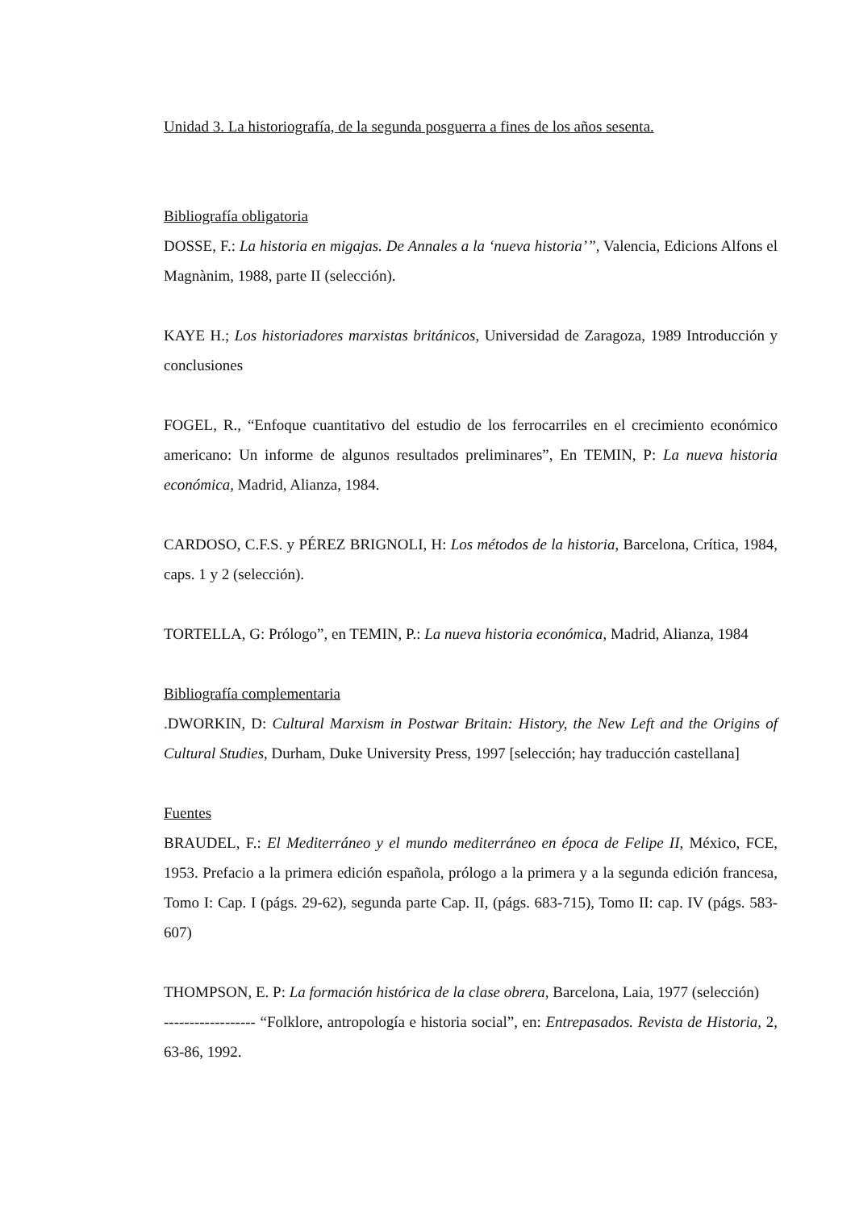Unidad 3. La historiografía, de la segunda posguerra a fines de los años sesenta.
Bibliografía obligatoria
DOSSE, F.: La historia en migajas. De Annales a la ‘nueva historia’”, Valencia, Edicions Alfons el Magnànim, 1988, parte II (selección).
KAYE H.; Los historiadores marxistas británicos, Universidad de Zaragoza, 1989 Introducción y conclusiones
FOGEL, R., “Enfoque cuantitativo del estudio de los ferrocarriles en el crecimiento económico americano: Un informe de algunos resultados preliminares”, En TEMIN, P: La nueva historia económica, Madrid, Alianza, 1984.
CARDOSO, C.F.S. y PÉREZ BRIGNOLI, H: Los métodos de la historia, Barcelona, Crítica, 1984, caps. 1 y 2 (selección).
TORTELLA, G: Prólogo”, en TEMIN, P.: La nueva historia económica, Madrid, Alianza, 1984
Bibliografía complementaria
. DWORKIN, D: Cultural Marxism in Postwar Britain: History, the New Left and the Origins of Cultural Studies, Durham, Duke University Press, 1997 [selección; hay traducción castellana]
Fuentes
BRAUDEL, F.: El Mediterráneo y el mundo mediterráneo en época de Felipe II, México, FCE, 1953. Prefacio a la primera edición española, prólogo a la primera y a la segunda edición francesa, Tomo I: Cap. I (págs. 29-62), segunda parte Cap. II, (págs. 683-715), Tomo II: cap. IV (págs. 583-607)
THOMPSON, E. P: La formación histórica de la clase obrera, Barcelona, Laia, 1977 (selección)
------------------ “Folklore, antropología e historia social”, en: Entrepasados. Revista de Historia, 2, 63-86, 1992.